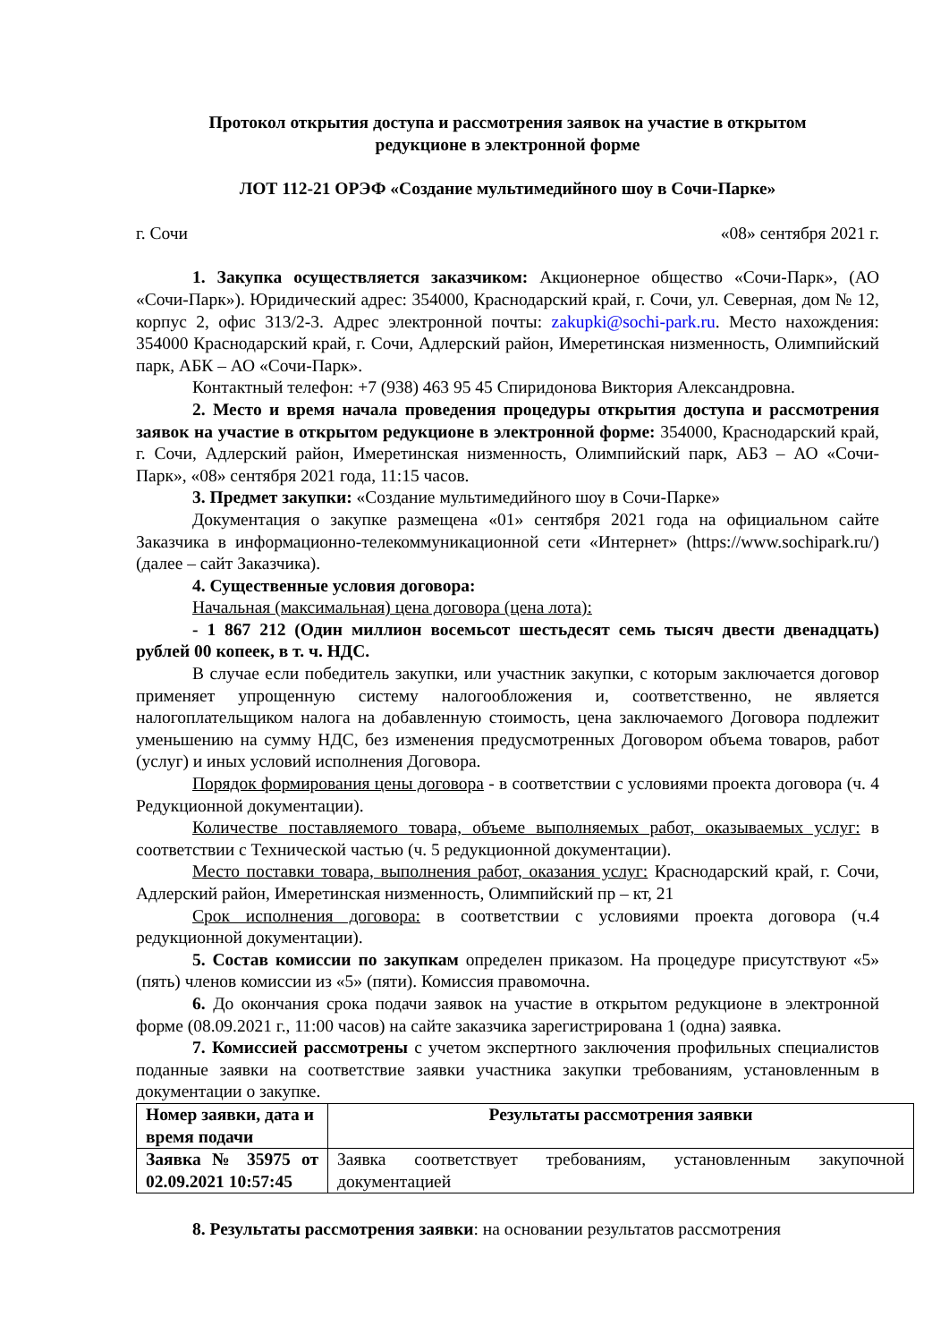Протокол открытия доступа и рассмотрения заявок на участие в открытом
редукционе в электронной форме
ЛОТ 112-21 ОРЭФ «Создание мультимедийного шоу в Сочи-Парке»
г. Сочи «08» сентября 2021 г.
1. Закупка осуществляется заказчиком: Акционерное общество «Сочи-Парк», (АО «Сочи-Парк»). Юридический адрес: 354000, Краснодарский край, г. Сочи, ул. Северная, дом № 12, корпус 2, офис 313/2-3. Адрес электронной почты: zakupki@sochi-park.ru. Место нахождения: 354000 Краснодарский край, г. Сочи, Адлерский район, Имеретинская низменность, Олимпийский парк, АБК – АО «Сочи-Парк».
Контактный телефон: +7 (938) 463 95 45 Спиридонова Виктория Александровна.
2. Место и время начала проведения процедуры открытия доступа и рассмотрения заявок на участие в открытом редукционе в электронной форме: 354000, Краснодарский край, г. Сочи, Адлерский район, Имеретинская низменность, Олимпийский парк, АБЗ – АО «Сочи-Парк», «08» сентября 2021 года, 11:15 часов.
3. Предмет закупки: «Создание мультимедийного шоу в Сочи-Парке»
Документация о закупке размещена «01» сентября 2021 года на официальном сайте Заказчика в информационно-телекоммуникационной сети «Интернет» (https://www.sochipark.ru/) (далее – сайт Заказчика).
4. Существенные условия договора:
Начальная (максимальная) цена договора (цена лота):
- 1 867 212 (Один миллион восемьсот шестьдесят семь тысяч двести двенадцать) рублей 00 копеек, в т. ч. НДС.
В случае если победитель закупки, или участник закупки, с которым заключается договор применяет упрощенную систему налогообложения и, соответственно, не является налогоплательщиком налога на добавленную стоимость, цена заключаемого Договора подлежит уменьшению на сумму НДС, без изменения предусмотренных Договором объема товаров, работ (услуг) и иных условий исполнения Договора.
Порядок формирования цены договора - в соответствии с условиями проекта договора (ч. 4 Редукционной документации).
Количестве поставляемого товара, объеме выполняемых работ, оказываемых услуг: в соответствии с Технической частью (ч. 5 редукционной документации).
Место поставки товара, выполнения работ, оказания услуг: Краснодарский край, г. Сочи, Адлерский район, Имеретинская низменность, Олимпийский пр – кт, 21
Срок исполнения договора: в соответствии с условиями проекта договора (ч.4 редукционной документации).
5. Состав комиссии по закупкам определен приказом. На процедуре присутствуют «5» (пять) членов комиссии из «5» (пяти). Комиссия правомочна.
6. До окончания срока подачи заявок на участие в открытом редукционе в электронной форме (08.09.2021 г., 11:00 часов) на сайте заказчика зарегистрирована 1 (одна) заявка.
7. Комиссией рассмотрены с учетом экспертного заключения профильных специалистов поданные заявки на соответствие заявки участника закупки требованиям, установленным в документации о закупке.
| Номер заявки, дата и время подачи | Результаты рассмотрения заявки |
| Заявка № 35975 от 02.09.2021 10:57:45 | Заявка соответствует требованиям, установленным закупочной документацией |
8. Результаты рассмотрения заявки: на основании результатов рассмотрения